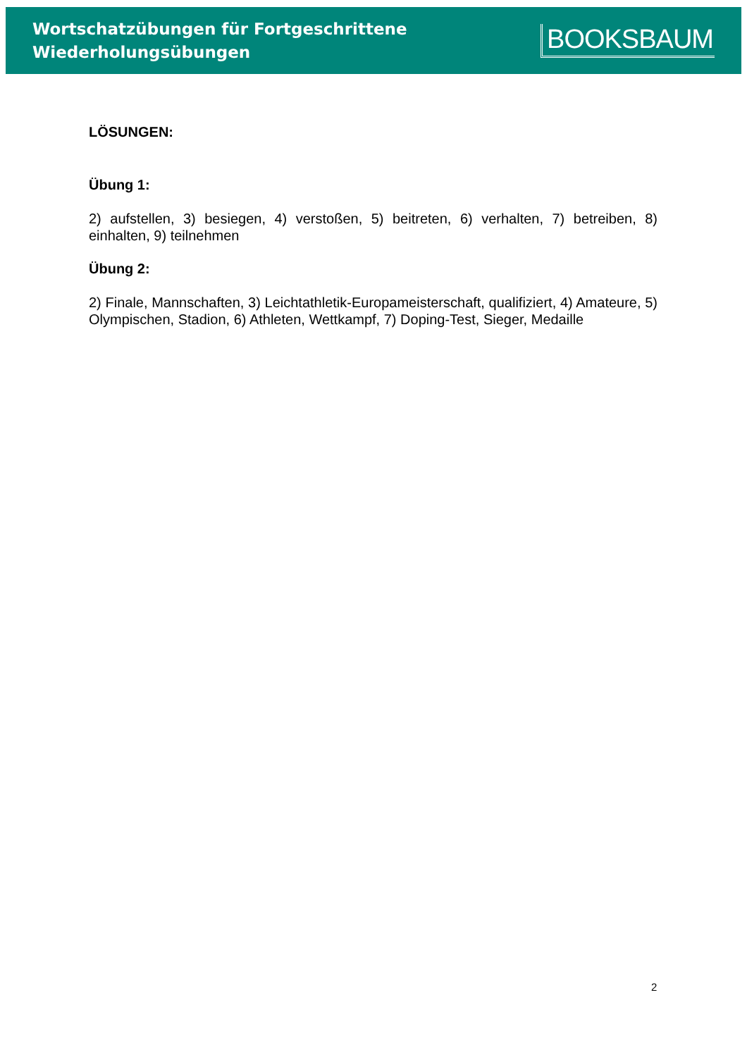Wortschatzübungen für Fortgeschrittene
Wiederholungsübungen
BOOKSBAUM
LÖSUNGEN:
Übung 1:
2) aufstellen, 3) besiegen, 4) verstoßen, 5) beitreten, 6) verhalten, 7) betreiben, 8) einhalten, 9) teilnehmen
Übung 2:
2) Finale, Mannschaften, 3) Leichtathletik-Europameisterschaft, qualifiziert, 4) Amateure, 5) Olympischen, Stadion, 6) Athleten, Wettkampf, 7) Doping-Test, Sieger, Medaille
2